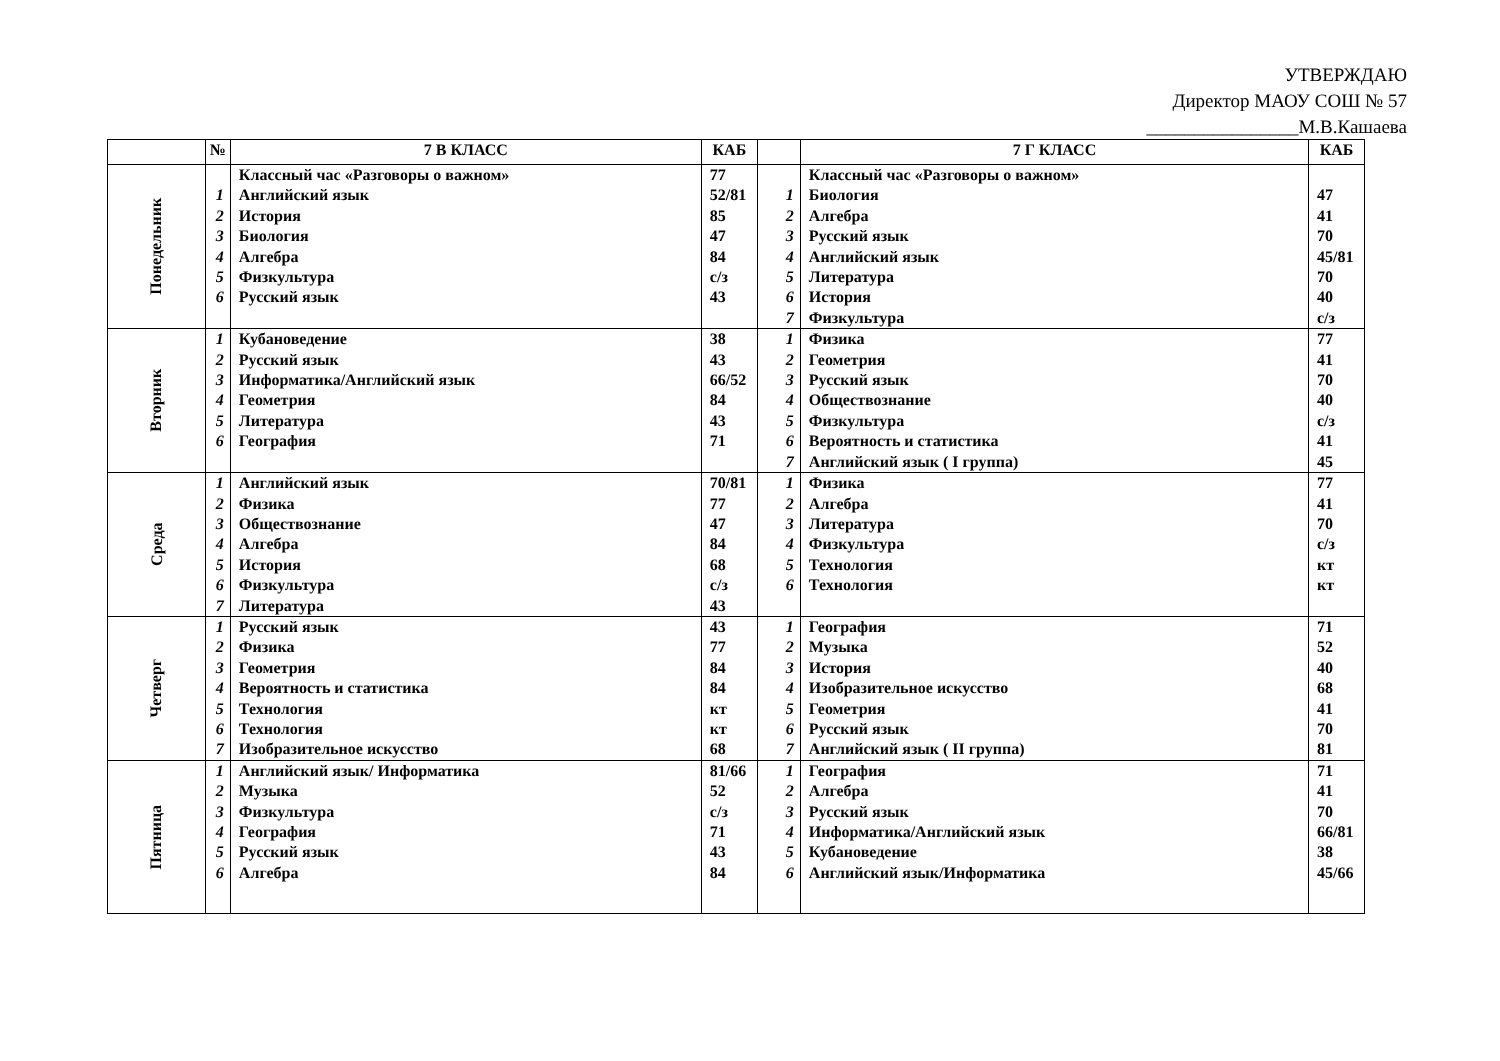УТВЕРЖДАЮ
Директор МАОУ СОШ № 57
________________М.В.Кашаева
| | № | 7 В КЛАСС | КАБ | | 7 Г КЛАСС | КАБ |
| --- | --- | --- | --- | --- | --- | --- |
| Понедельник | | Классный час «Разговоры о важном» | 77 | | Классный час «Разговоры о важном» | |
| | 1 | Английский язык | 52/81 | 1 | Биология | 47 |
| | 2 | История | 85 | 2 | Алгебра | 41 |
| | 3 | Биология | 47 | 3 | Русский язык | 70 |
| | 4 | Алгебра | 84 | 4 | Английский язык | 45/81 |
| | 5 | Физкультура | с/з | 5 | Литература | 70 |
| | 6 | Русский язык | 43 | 6 | История | 40 |
| | | | | 7 | Физкультура | с/з |
| Вторник | 1 | Кубановедение | 38 | 1 | Физика | 77 |
| | 2 | Русский язык | 43 | 2 | Геометрия | 41 |
| | 3 | Информатика/Английский язык | 66/52 | 3 | Русский язык | 70 |
| | 4 | Геометрия | 84 | 4 | Обществознание | 40 |
| | 5 | Литература | 43 | 5 | Физкультура | с/з |
| | 6 | География | 71 | 6 | Вероятность и статистика | 41 |
| | | | | 7 | Английский язык ( I группа) | 45 |
| Среда | 1 | Английский язык | 70/81 | 1 | Физика | 77 |
| | 2 | Физика | 77 | 2 | Алгебра | 41 |
| | 3 | Обществознание | 47 | 3 | Литература | 70 |
| | 4 | Алгебра | 84 | 4 | Физкультура | с/з |
| | 5 | История | 68 | 5 | Технология | кт |
| | 6 | Физкультура | с/з | 6 | Технология | кт |
| | 7 | Литература | 43 | | | |
| Четверг | 1 | Русский язык | 43 | 1 | География | 71 |
| | 2 | Физика | 77 | 2 | Музыка | 52 |
| | 3 | Геометрия | 84 | 3 | История | 40 |
| | 4 | Вероятность и статистика | 84 | 4 | Изобразительное искусство | 68 |
| | 5 | Технология | кт | 5 | Геометрия | 41 |
| | 6 | Технология | кт | 6 | Русский язык | 70 |
| | 7 | Изобразительное искусство | 68 | 7 | Английский язык ( II группа) | 81 |
| Пятница | 1 | Английский язык/ Информатика | 81/66 | 1 | География | 71 |
| | 2 | Музыка | 52 | 2 | Алгебра | 41 |
| | 3 | Физкультура | с/з | 3 | Русский язык | 70 |
| | 4 | География | 71 | 4 | Информатика/Английский язык | 66/81 |
| | 5 | Русский язык | 43 | 5 | Кубановедение | 38 |
| | 6 | Алгебра | 84 | 6 | Английский язык/Информатика | 45/66 |